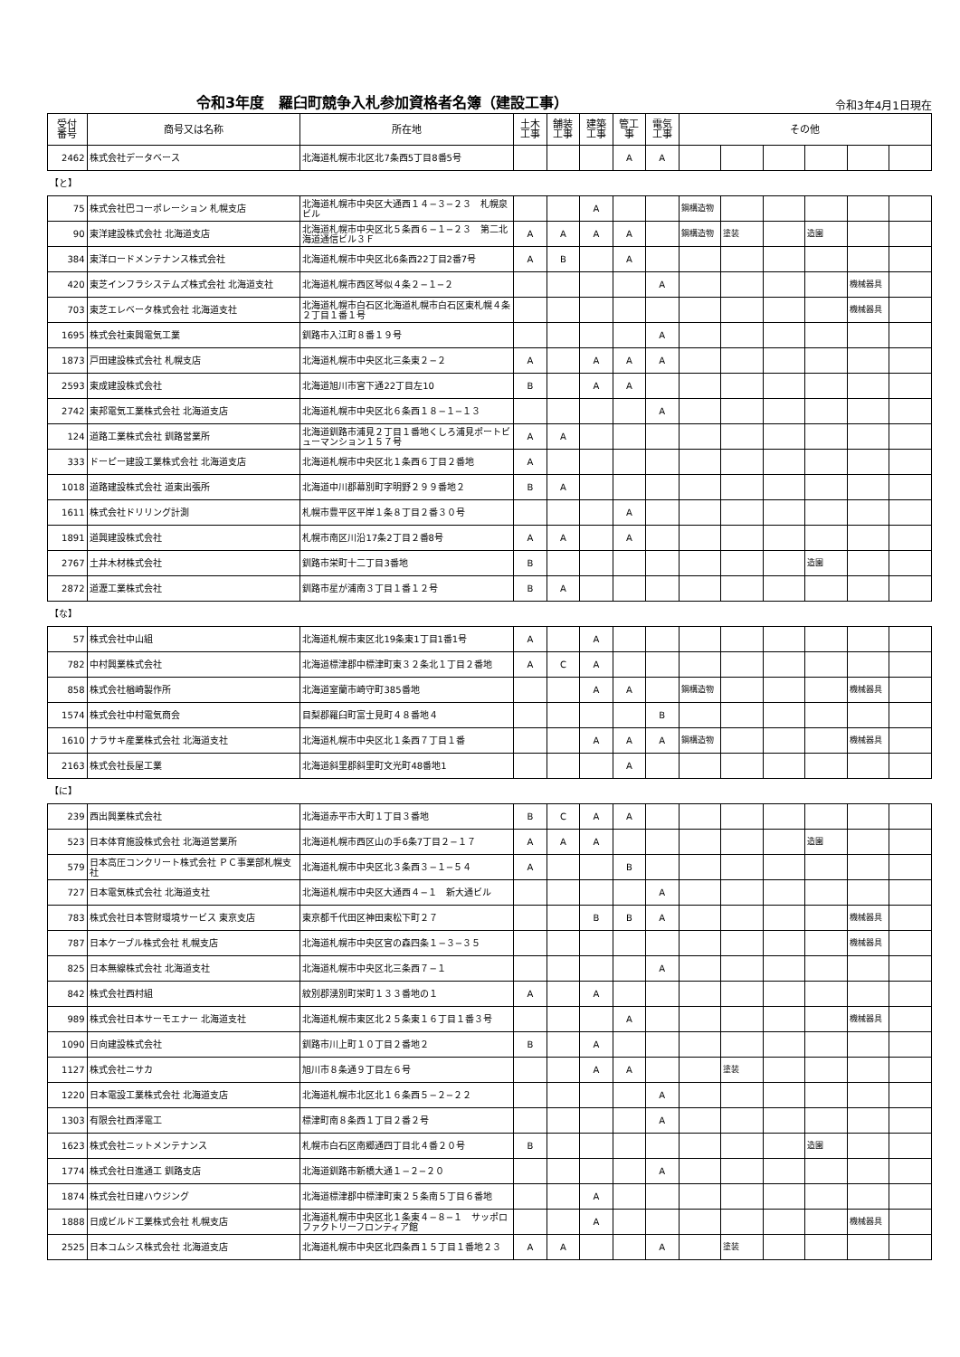令和3年度　羅臼町競争入札参加資格者名簿（建設工事）
令和3年4月1日現在
| 受付 番号 | 商号又は名称 | 所在地 | 土木 工事 | 舗装 工事 | 建築 工事 | 管工 事 | 電気 工事 | その他 | | | | | |
| --- | --- | --- | --- | --- | --- | --- | --- | --- | --- | --- | --- | --- | --- |
| 2462 | 株式会社データベース | 北海道札幌市北区北7条西5丁目8番5号 | | | | A | A | | | | | | |
| 【と】 | | | | | | | | | | | | | |
| 75 | 株式会社巴コーポレーション 札幌支店 | 北海道札幌市中央区大通西１４−３−２３ 札幌泉ビル | | | A | | | 鋼構造物 | | | | | |
| 90 | 東洋建設株式会社 北海道支店 | 北海道札幌市中央区北５条西６−１−２３ 第二北海道通信ビル３Ｆ | A | A | A | A | | 鋼構造物 | 塗装 | | 造園 | | |
| 384 | 東洋ロードメンテナンス株式会社 | 北海道札幌市中央区北6条西22丁目2番7号 | A | B | | A | | | | | | | |
| 420 | 東芝インフラシステムズ株式会社 北海道支社 | 北海道札幌市西区琴似４条２−１−２ | | | | | A | | | | | 機械器具 | |
| 703 | 東芝エレベータ株式会社 北海道支社 | 北海道札幌市白石区北海道札幌市白石区東札幌４条２丁目１番１号 | | | | | | | | | | 機械器具 | |
| 1695 | 株式会社東興電気工業 | 釧路市入江町８番１９号 | | | | | A | | | | | | |
| 1873 | 戸田建設株式会社 札幌支店 | 北海道札幌市中央区北三条東２−２ | A | | A | A | A | | | | | | |
| 2593 | 東成建設株式会社 | 北海道旭川市宮下通22丁目左10 | B | | A | A | | | | | | | |
| 2742 | 東邦電気工業株式会社 北海道支店 | 北海道札幌市中央区北６条西１８−１−１３ | | | | | A | | | | | | |
| 124 | 道路工業株式会社 釧路営業所 | 北海道釧路市浦見２丁目１番地くしろ浦見ポートビューマンション１５７号 | A | A | | | | | | | | | |
| 333 | ドーピー建設工業株式会社 北海道支店 | 北海道札幌市中央区北１条西６丁目２番地 | A | | | | | | | | | | |
| 1018 | 道路建設株式会社 道東出張所 | 北海道中川郡幕別町字明野２９９番地２ | B | A | | | | | | | | | |
| 1611 | 株式会社ドリリング計測 | 札幌市豊平区平岸１条８丁目２番３０号 | | | | A | | | | | | | |
| 1891 | 道興建設株式会社 | 札幌市南区川沿17条2丁目２番8号 | A | A | | A | | | | | | | |
| 2767 | 土井木材株式会社 | 釧路市栄町十二丁目3番地 | B | | | | | | | | 造園 | | |
| 2872 | 道瀝工業株式会社 | 釧路市星が浦南３丁目１番１２号 | B | A | | | | | | | | | |
| 【な】 | | | | | | | | | | | | | |
| 57 | 株式会社中山組 | 北海道札幌市東区北19条東1丁目1番1号 | A | | A | | | | | | | | |
| 782 | 中村興業株式会社 | 北海道標津郡中標津町東３２条北１丁目２番地 | A | C | A | | | | | | | | |
| 858 | 株式会社楢崎製作所 | 北海道室蘭市崎守町385番地 | | | A | A | | 鋼構造物 | | | | 機械器具 | |
| 1574 | 株式会社中村電気商会 | 目梨郡羅臼町富士見町４８番地４ | | | | | B | | | | | | |
| 1610 | ナラサキ産業株式会社 北海道支社 | 北海道札幌市中央区北１条西７丁目１番 | | | A | A | A | 鋼構造物 | | | | 機械器具 | |
| 2163 | 株式会社長屋工業 | 北海道斜里郡斜里町文光町48番地1 | | | | A | | | | | | | |
| 【に】 | | | | | | | | | | | | | |
| 239 | 西出興業株式会社 | 北海道赤平市大町１丁目３番地 | B | C | A | A | | | | | | | |
| 523 | 日本体育施設株式会社 北海道営業所 | 北海道札幌市西区山の手6条7丁目２−１７ | A | A | A | | | | | | 造園 | | |
| 579 | 日本高圧コンクリート株式会社 ＰＣ事業部札幌支社 | 北海道札幌市中央区北３条西３−１−５４ | A | | | B | | | | | | | |
| 727 | 日本電気株式会社 北海道支社 | 北海道札幌市中央区大通西４−１ 新大通ビル | | | | | A | | | | | | |
| 783 | 株式会社日本管財環境サービス 東京支店 | 東京都千代田区神田東松下町２７ | | | B | B | A | | | | | 機械器具 | |
| 787 | 日本ケーブル株式会社 札幌支店 | 北海道札幌市中央区宮の森四条１−３−３５ | | | | | | | | | | 機械器具 | |
| 825 | 日本無線株式会社 北海道支社 | 北海道札幌市中央区北三条西７−１ | | | | | A | | | | | | |
| 842 | 株式会社西村組 | 紋別郡湧別町栄町１３３番地の１ | A | | A | | | | | | | | |
| 989 | 株式会社日本サーモエナー 北海道支社 | 北海道札幌市東区北２５条東１６丁目１番３号 | | | | A | | | | | | 機械器具 | |
| 1090 | 日向建設株式会社 | 釧路市川上町１０丁目２番地２ | B | | A | | | | | | | | |
| 1127 | 株式会社ニサカ | 旭川市８条通９丁目左６号 | | | A | A | | | 塗装 | | | | |
| 1220 | 日本電設工業株式会社 北海道支店 | 北海道札幌市北区北１６条西５−２−２２ | | | | | A | | | | | | |
| 1303 | 有限会社西澤電工 | 標津町南８条西１丁目２番２号 | | | | | A | | | | | | |
| 1623 | 株式会社ニットメンテナンス | 札幌市白石区南郷通四丁目北４番２０号 | B | | | | | | | | 造園 | | |
| 1774 | 株式会社日進通工 釧路支店 | 北海道釧路市新橋大通１−２−２０ | | | | | A | | | | | | |
| 1874 | 株式会社日建ハウジング | 北海道標津郡中標津町東２５条南５丁目６番地 | | | A | | | | | | | | |
| 1888 | 日成ビルド工業株式会社 札幌支店 | 北海道札幌市中央区北１条東４−８−１ サッポロファクトリーフロンティア館 | | | A | | | | | | | 機械器具 | |
| 2525 | 日本コムシス株式会社 北海道支店 | 北海道札幌市中央区北四条西１５丁目１番地２３ | A | A | | | A | | 塗装 | | | | |